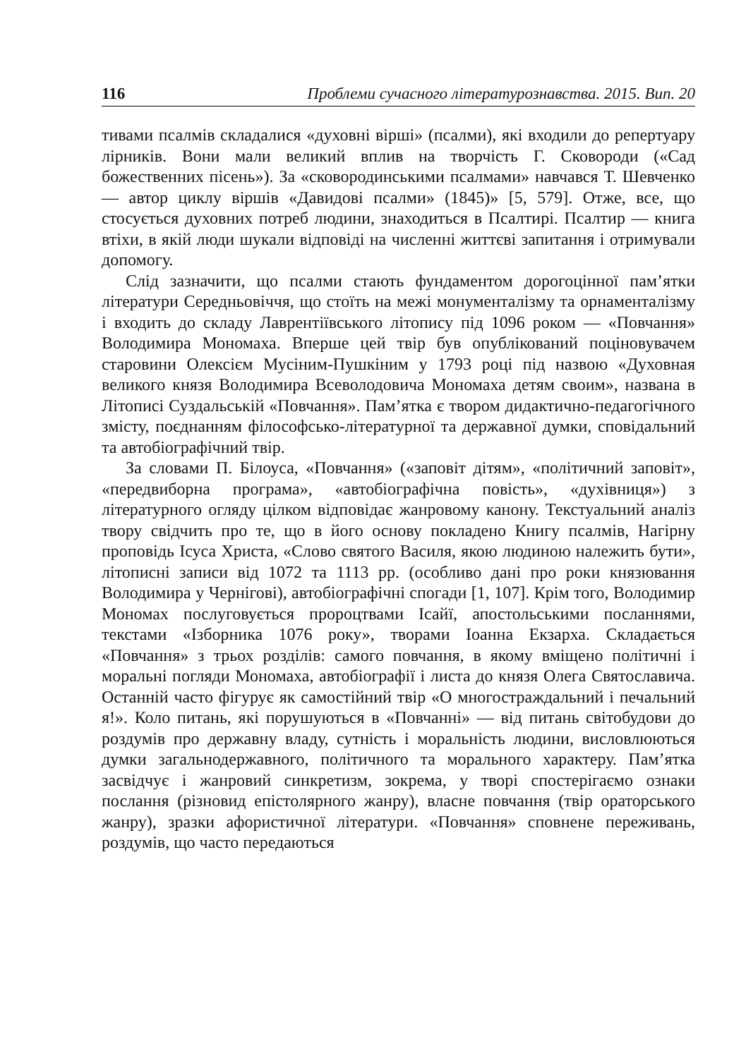116 Проблеми сучасного літературознавства. 2015. Вип. 20
тивами псалмів складалися «духовні вірші» (псалми), які входили до репертуару лірників. Вони мали великий вплив на творчість Г. Сковороди («Сад божественних пісень»). За «сковородинськими псалмами» навчався Т. Шевченко — автор циклу віршів «Давидові псалми» (1845)» [5, 579]. Отже, все, що стосується духовних потреб людини, знаходиться в Псалтирі. Псалтир — книга втіхи, в якій люди шукали відповіді на численні життєві запитання і отримували допомогу.
Слід зазначити, що псалми стають фундаментом дорогоцінної пам’ятки літератури Середньовіччя, що стоїть на межі монументалізму та орнаменталізму і входить до складу Лаврентіївського літопису під 1096 роком — «Повчання» Володимира Мономаха. Вперше цей твір був опублікований поціновувачем старовини Олексієм Мусіним-Пушкіним у 1793 році під назвою «Духовная великого князя Володимира Всеволодовича Мономаха детям своим», названа в Літописі Суздальській «Повчання». Пам’ятка є твором дидактично-педагогічного змісту, поєднанням філософсько-літературної та державної думки, сповідальний та автобіографічний твір.
За словами П. Білоуса, «Повчання» («заповіт дітям», «політичний заповіт», «передвиборна програма», «автобіографічна повість», «духівниця») з літературного огляду цілком відповідає жанровому канону. Текстуальний аналіз твору свідчить про те, що в його основу покладено Книгу псалмів, Нагірну проповідь Ісуса Христа, «Слово святого Василя, якою людиною належить бути», літописні записи від 1072 та 1113 рр. (особливо дані про роки князювання Володимира у Чернігові), автобіографічні спогади [1, 107]. Крім того, Володимир Мономах послуговується пророцтвами Ісайї, апостольськими посланнями, текстами «Ізборника 1076 року», творами Іоанна Екзарха. Складається «Повчання» з трьох розділів: самого повчання, в якому вміщено політичні і моральні погляди Мономаха, автобіографії і листа до князя Олега Святославича. Останній часто фігурує як самостійний твір «О многостраждальний і печальний я!». Коло питань, які порушуються в «Повчанні» — від питань світобудови до роздумів про державну владу, сутність і моральність людини, висловлюються думки загальнодержавного, політичного та морального характеру. Пам’ятка засвідчує і жанровий синкретизм, зокрема, у творі спостерігаємо ознаки послання (різновид епістолярного жанру), власне повчання (твір ораторського жанру), зразки афористичної літератури. «Повчання» сповнене переживань, роздумів, що часто передаються